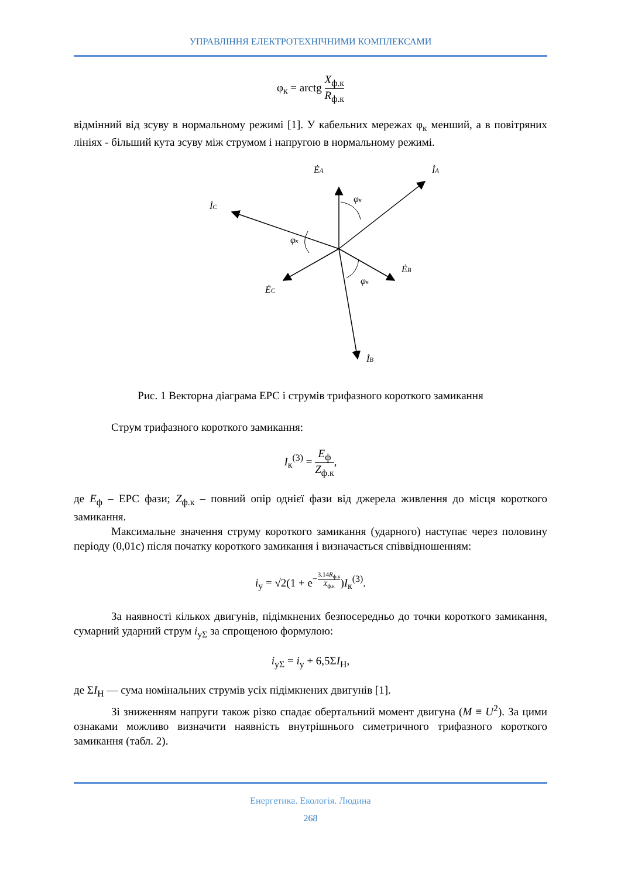УПРАВЛІННЯ ЕЛЕКТРОТЕХНІЧНИМИ КОМПЛЕКСАМИ
φ<sub>к</sub> = arctg X<sub>ф.к</sub> R<sub>ф.к</sub>
відмінний від зсуву в нормальному режимі [1]. У кабельних мережах φ<sub>к</sub> менший, а в повітряних лініях - більший кута зсуву між струмом і напругою в нормальному режимі.
ĖA
İA
İC
φк
φк
φк
ĖB
ĖC
İB
Рис. 1 Векторна діаграма ЕРС і струмів трифазного короткого замикання
Струм трифазного короткого замикання:
I<sub>к</sub><sup>(3)</sup> = E<sub>ф</sub> Z<sub>ф.к</sub>,
де E<sub>ф</sub> – ЕРС фази; Z<sub>ф.к</sub> – повний опір однієї фази від джерела живлення до місця короткого замикання.
Максимальне значення струму короткого замикання (ударного) наступає через половину періоду (0,01с) після початку короткого замикання і визначається співвідношенням:
i<sub>у</sub> = √2(1 + e<sup>−3.14R<sub>ф.к</sub> X<sub>ф.к</sub></sup>)I<sub>к</sub><sup>(3)</sup>.
За наявності кількох двигунів, підімкнених безпосередньо до точки короткого замикання, сумарний ударний струм i<sub>уΣ</sub> за спрощеною формулою:
i<sub>уΣ</sub> = i<sub>у</sub> + 6,5ΣI<sub>Н</sub>,
де ΣI<sub>Н</sub> — сума номінальних струмів усіх підімкнених двигунів [1].
Зі зниженням напруги також різко спадає обертальний момент двигуна (M ≡ U<sup>2</sup>). За цими ознаками можливо визначити наявність внутрішнього симетричного трифазного короткого замикання (табл. 2).
Енергетика. Екологія. Людина
268